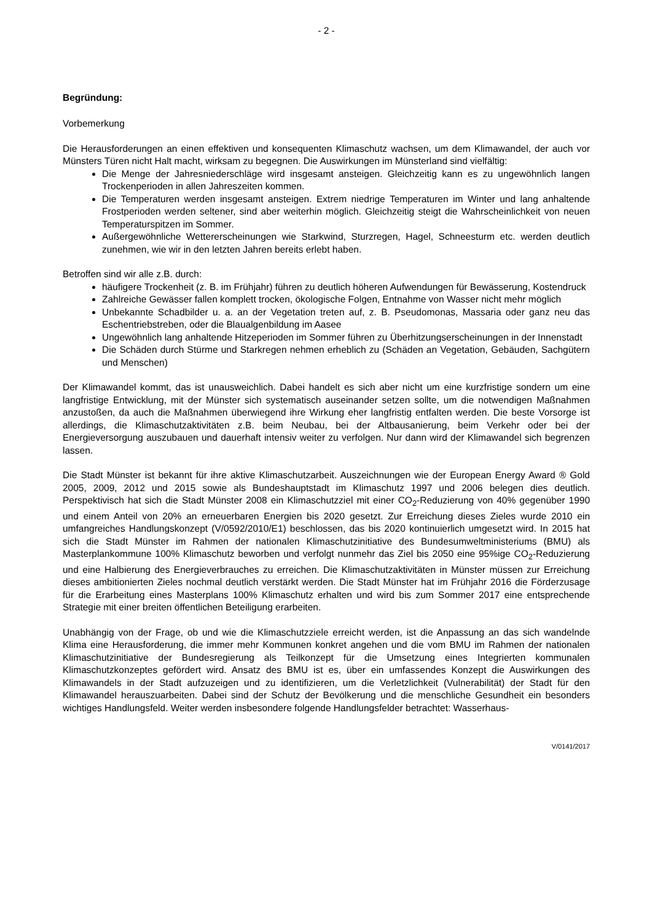- 2 -
Begründung:
Vorbemerkung
Die Herausforderungen an einen effektiven und konsequenten Klimaschutz wachsen, um dem Klimawandel, der auch vor Münsters Türen nicht Halt macht, wirksam zu begegnen. Die Auswirkungen im Münsterland sind vielfältig:
Die Menge der Jahresniederschläge wird insgesamt ansteigen. Gleichzeitig kann es zu ungewöhnlich langen Trockenperioden in allen Jahreszeiten kommen.
Die Temperaturen werden insgesamt ansteigen. Extrem niedrige Temperaturen im Winter und lang anhaltende Frostperioden werden seltener, sind aber weiterhin möglich. Gleichzeitig steigt die Wahrscheinlichkeit von neuen Temperaturspitzen im Sommer.
Außergewöhnliche Wettererscheinungen wie Starkwind, Sturzregen, Hagel, Schneesturm etc. werden deutlich zunehmen, wie wir in den letzten Jahren bereits erlebt haben.
Betroffen sind wir alle z.B. durch:
häufigere Trockenheit (z. B. im Frühjahr) führen zu deutlich höheren Aufwendungen für Bewässerung, Kostendruck
Zahlreiche Gewässer fallen komplett trocken, ökologische Folgen, Entnahme von Wasser nicht mehr möglich
Unbekannte Schadbilder u. a. an der Vegetation treten auf, z. B. Pseudomonas, Massaria oder ganz neu das Eschentriebstreben, oder die Blaualgenbildung im Aasee
Ungewöhnlich lang anhaltende Hitzeperioden im Sommer führen zu Überhitzungserscheinungen in der Innenstadt
Die Schäden durch Stürme und Starkregen nehmen erheblich zu (Schäden an Vegetation, Gebäuden, Sachgütern und Menschen)
Der Klimawandel kommt, das ist unausweichlich. Dabei handelt es sich aber nicht um eine kurzfristige sondern um eine langfristige Entwicklung, mit der Münster sich systematisch auseinander setzen sollte, um die notwendigen Maßnahmen anzustoßen, da auch die Maßnahmen überwiegend ihre Wirkung eher langfristig entfalten werden. Die beste Vorsorge ist allerdings, die Klimaschutzaktivitäten z.B. beim Neubau, bei der Altbausanierung, beim Verkehr oder bei der Energieversorgung auszubauen und dauerhaft intensiv weiter zu verfolgen. Nur dann wird der Klimawandel sich begrenzen lassen.
Die Stadt Münster ist bekannt für ihre aktive Klimaschutzarbeit. Auszeichnungen wie der European Energy Award ® Gold 2005, 2009, 2012 und 2015 sowie als Bundeshauptstadt im Klimaschutz 1997 und 2006 belegen dies deutlich. Perspektivisch hat sich die Stadt Münster 2008 ein Klimaschutzziel mit einer CO<sub>2</sub>-Reduzierung von 40% gegenüber 1990 und einem Anteil von 20% an erneuerbaren Energien bis 2020 gesetzt. Zur Erreichung dieses Zieles wurde 2010 ein umfangreiches Handlungskonzept (V/0592/2010/E1) beschlossen, das bis 2020 kontinuierlich umgesetzt wird. In 2015 hat sich die Stadt Münster im Rahmen der nationalen Klimaschutzinitiative des Bundesumweltministeriums (BMU) als Masterplankommune 100% Klimaschutz beworben und verfolgt nunmehr das Ziel bis 2050 eine 95%ige CO<sub>2</sub>-Reduzierung und eine Halbierung des Energieverbrauches zu erreichen. Die Klimaschutzaktivitäten in Münster müssen zur Erreichung dieses ambitionierten Zieles nochmal deutlich verstärkt werden. Die Stadt Münster hat im Frühjahr 2016 die Förderzusage für die Erarbeitung eines Masterplans 100% Klimaschutz erhalten und wird bis zum Sommer 2017 eine entsprechende Strategie mit einer breiten öffentlichen Beteiligung erarbeiten.
Unabhängig von der Frage, ob und wie die Klimaschutzziele erreicht werden, ist die Anpassung an das sich wandelnde Klima eine Herausforderung, die immer mehr Kommunen konkret angehen und die vom BMU im Rahmen der nationalen Klimaschutzinitiative der Bundesregierung als Teilkonzept für die Umsetzung eines Integrierten kommunalen Klimaschutzkonzeptes gefördert wird. Ansatz des BMU ist es, über ein umfassendes Konzept die Auswirkungen des Klimawandels in der Stadt aufzuzeigen und zu identifizieren, um die Verletzlichkeit (Vulnerabilität) der Stadt für den Klimawandel herauszuarbeiten. Dabei sind der Schutz der Bevölkerung und die menschliche Gesundheit ein besonders wichtiges Handlungsfeld. Weiter werden insbesondere folgende Handlungsfelder betrachtet: Wasserhaus-
V/0141/2017